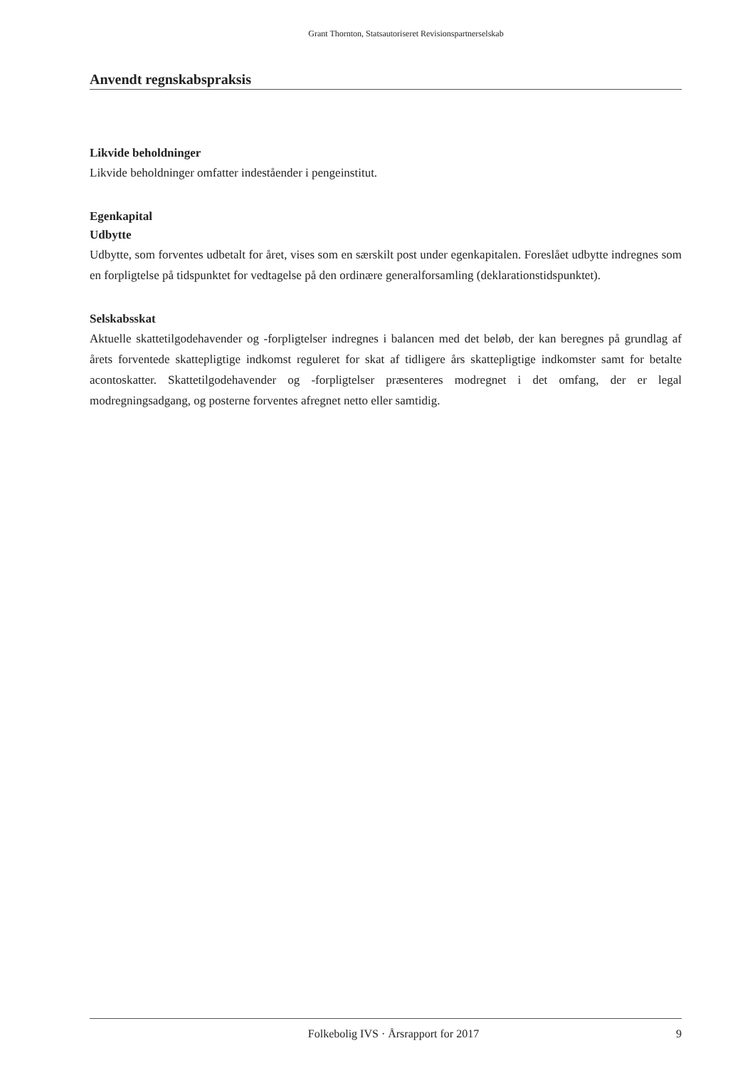Grant Thornton, Statsautoriseret Revisionspartnerselskab
Anvendt regnskabspraksis
Likvide beholdninger
Likvide beholdninger omfatter indeståender i pengeinstitut.
Egenkapital
Udbytte
Udbytte, som forventes udbetalt for året, vises som en særskilt post under egenkapitalen. Foreslået udbytte indregnes som en forpligtelse på tidspunktet for vedtagelse på den ordinære generalforsamling (deklarationstidspunktet).
Selskabsskat
Aktuelle skattetilgodehavender og -forpligtelser indregnes i balancen med det beløb, der kan beregnes på grundlag af årets forventede skattepligtige indkomst reguleret for skat af tidligere års skattepligtige indkomster samt for betalte acontoskatter. Skattetilgodehavender og -forpligtelser præsenteres modregnet i det omfang, der er legal modregningsadgang, og posterne forventes afregnet netto eller samtidig.
Folkebolig IVS · Årsrapport for 2017 9